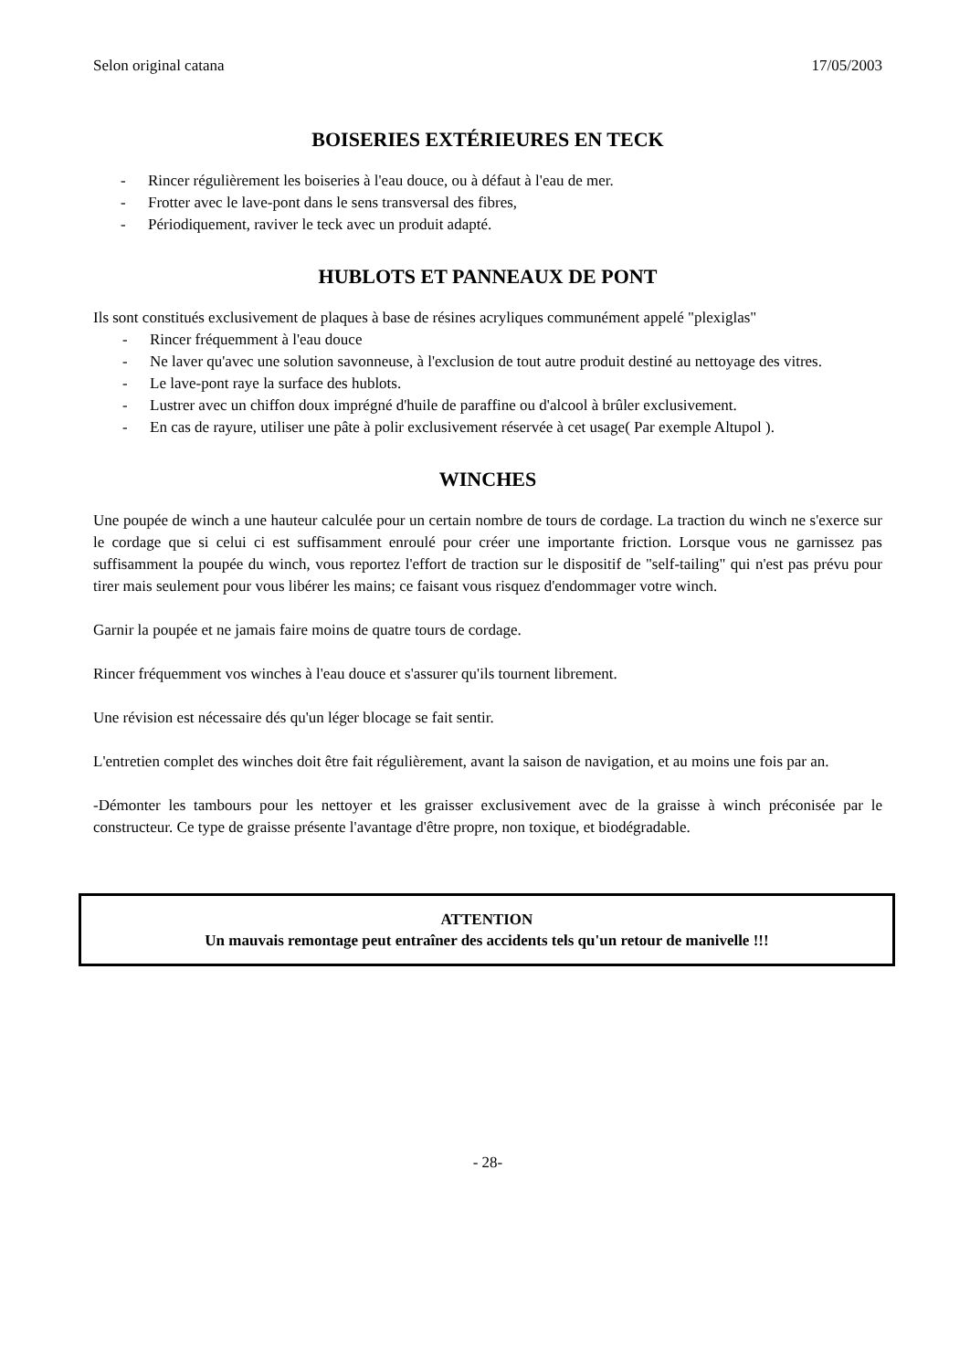Selon original catana 17/05/2003
BOISERIES EXTÉRIEURES EN TECK
- Rincer régulièrement les boiseries à l'eau douce, ou à défaut à l'eau de mer.
- Frotter avec le lave-pont dans le sens transversal des fibres,
- Périodiquement, raviver le teck avec un produit adapté.
HUBLOTS ET PANNEAUX DE PONT
Ils sont constitués exclusivement de plaques à base de résines acryliques communément appelé "plexiglas"
- Rincer fréquemment à l'eau douce
- Ne laver qu'avec une solution savonneuse, à l'exclusion de tout autre produit destiné au nettoyage des vitres.
- Le lave-pont raye la surface des hublots.
- Lustrer avec un chiffon doux imprégné d'huile de paraffine ou d'alcool à brûler exclusivement.
- En cas de rayure, utiliser une pâte à polir exclusivement réservée à cet usage( Par exemple Altupol ).
WINCHES
Une poupée de winch a une hauteur calculée pour un certain nombre de tours de cordage. La traction du winch ne s'exerce sur le cordage que si celui ci est suffisamment enroulé pour créer une importante friction. Lorsque vous ne garnissez pas suffisamment la poupée du winch, vous reportez l'effort de traction sur le dispositif de "self-tailing" qui n'est pas prévu pour tirer mais seulement pour vous libérer les mains; ce faisant vous risquez d'endommager votre winch.
Garnir la poupée et ne jamais faire moins de quatre tours de cordage.
Rincer fréquemment vos winches à l'eau douce et s'assurer qu'ils tournent librement.
Une révision est nécessaire dés qu'un léger blocage se fait sentir.
L'entretien complet des winches doit être fait régulièrement, avant la saison de navigation, et au moins une fois par an.
-Démonter les tambours pour les nettoyer et les graisser exclusivement avec de la graisse à winch préconisée par le constructeur. Ce type de graisse présente l'avantage d'être propre, non toxique, et biodégradable.
ATTENTION
Un mauvais remontage peut entraîner des accidents tels qu'un retour de manivelle !!!
- 28-